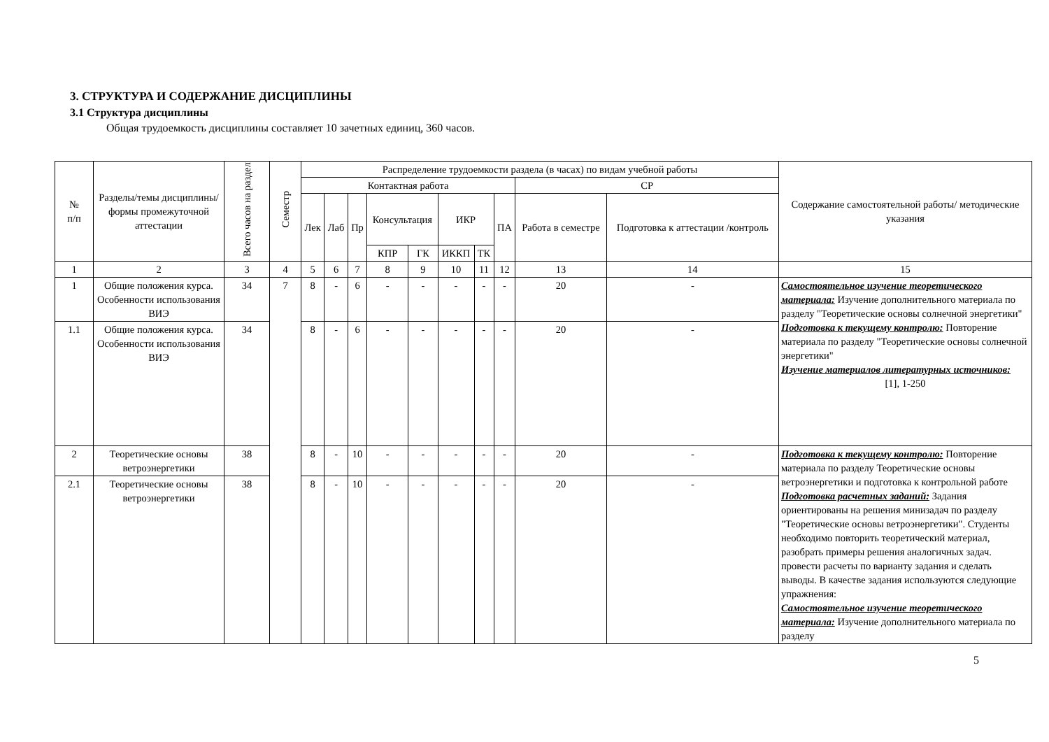3. СТРУКТУРА И СОДЕРЖАНИЕ ДИСЦИПЛИНЫ
3.1 Структура дисциплины
Общая трудоемкость дисциплины составляет 10 зачетных единиц, 360 часов.
| № п/п | Разделы/темы дисциплины/формы промежуточной аттестации | Всего часов на раздел | Семестр | Распределение трудоемкости раздела (в часах) по видам учебной работы | | | | | | | | | | Содержание самостоятельной работы/ методические указания |
| --- | --- | --- | --- | --- | --- | --- | --- | --- | --- | --- | --- | --- | --- | --- |
| | | | | Контактная работа | | | | | | | | СР | | |
| | | | | Лек | Лаб | Пр | Консультация | | ИКР | | ПА | Работа в семестре | Подготовка к аттестации /контроль | |
| | | | | | | | КПР | ГК | ИККП | ТК | | | | |
| 1 | 2 | 3 | 4 | 5 | 6 | 7 | 8 | 9 | 10 | 11 | 12 | 13 | 14 | 15 |
| 1 | Общие положения курса. Особенности использования ВИЭ | 34 | 7 | 8 | - | 6 | - | - | - | - | - | 20 | - | Самостоятельное изучение теоретического материала: Изучение дополнительного материала по разделу "Теоретические основы солнечной энергетики" Подготовка к текущему контролю: Повторение материала по разделу "Теоретические основы солнечной энергетики" Изучение материалов литературных источников: [1], 1-250 |
| 1.1 | Общие положения курса. Особенности использования ВИЭ | 34 | | 8 | - | 6 | - | - | - | - | - | 20 | - | |
| 2 | Теоретические основы ветроэнергетики | 38 | | 8 | - | 10 | - | - | - | - | - | 20 | - | Подготовка к текущему контролю: Повторение материала по разделу Теоретические основы ветроэнергетики и подготовка к контрольной работе Подготовка расчетных заданий: Задания ориентированы на решения минизадач по разделу "Теоретические основы ветроэнергетики". Студенты необходимо повторить теоретический материал, разобрать примеры решения аналогичных задач. провести расчеты по варианту задания и сделать выводы. В качестве задания используются следующие упражнения: Самостоятельное изучение теоретического материала: Изучение дополнительного материала по разделу |
| 2.1 | Теоретические основы ветроэнергетики | 38 | | 8 | - | 10 | - | - | - | - | - | 20 | - | |
5